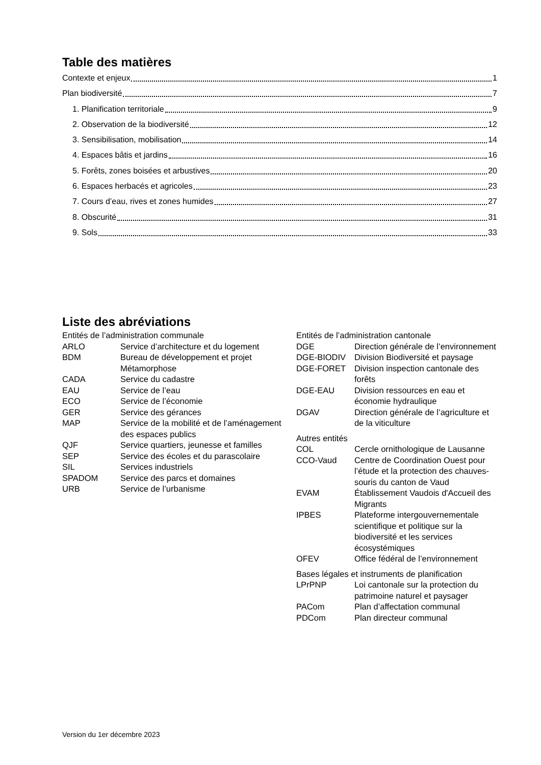Table des matières
Contexte et enjeux 1
Plan biodiversité 7
1. Planification territoriale 9
2. Observation de la biodiversité 12
3. Sensibilisation, mobilisation 14
4. Espaces bâtis et jardins 16
5. Forêts, zones boisées et arbustives 20
6. Espaces herbacés et agricoles 23
7. Cours d’eau, rives et zones humides 27
8. Obscurité 31
9. Sols 33
Liste des abréviations
Entités de l’administration communale
| ARLO | Service d’architecture et du logement |
| BDM | Bureau de développement et projet Métamorphose |
| CADA | Service du cadastre |
| EAU | Service de l’eau |
| ECO | Service de l’économie |
| GER | Service des gérances |
| MAP | Service de la mobilité et de l’aménagement des espaces publics |
| QJF | Service quartiers, jeunesse et familles |
| SEP | Service des écoles et du parascolaire |
| SIL | Services industriels |
| SPADOM | Service des parcs et domaines |
| URB | Service de l’urbanisme |
Entités de l’administration cantonale
| DGE | Direction générale de l’environnement |
| DGE-BIODIV | Division Biodiversité et paysage |
| DGE-FORET | Division inspection cantonale des forêts |
| DGE-EAU | Division ressources en eau et économie hydraulique |
| DGAV | Direction générale de l’agriculture et de la viticulture |
Autres entités
| COL | Cercle ornithologique de Lausanne |
| CCO-Vaud | Centre de Coordination Ouest pour l’étude et la protection des chauves-souris du canton de Vaud |
| EVAM | Établissement Vaudois d'Accueil des Migrants |
| IPBES | Plateforme intergouvernementale scientifique et politique sur la biodiversité et les services écosystémiques |
| OFEV | Office fédéral de l’environnement |
Bases légales et instruments de planification
| LPrPNP | Loi cantonale sur la protection du patrimoine naturel et paysager |
| PACom | Plan d’affectation communal |
| PDCom | Plan directeur communal |
Version du 1er décembre 2023